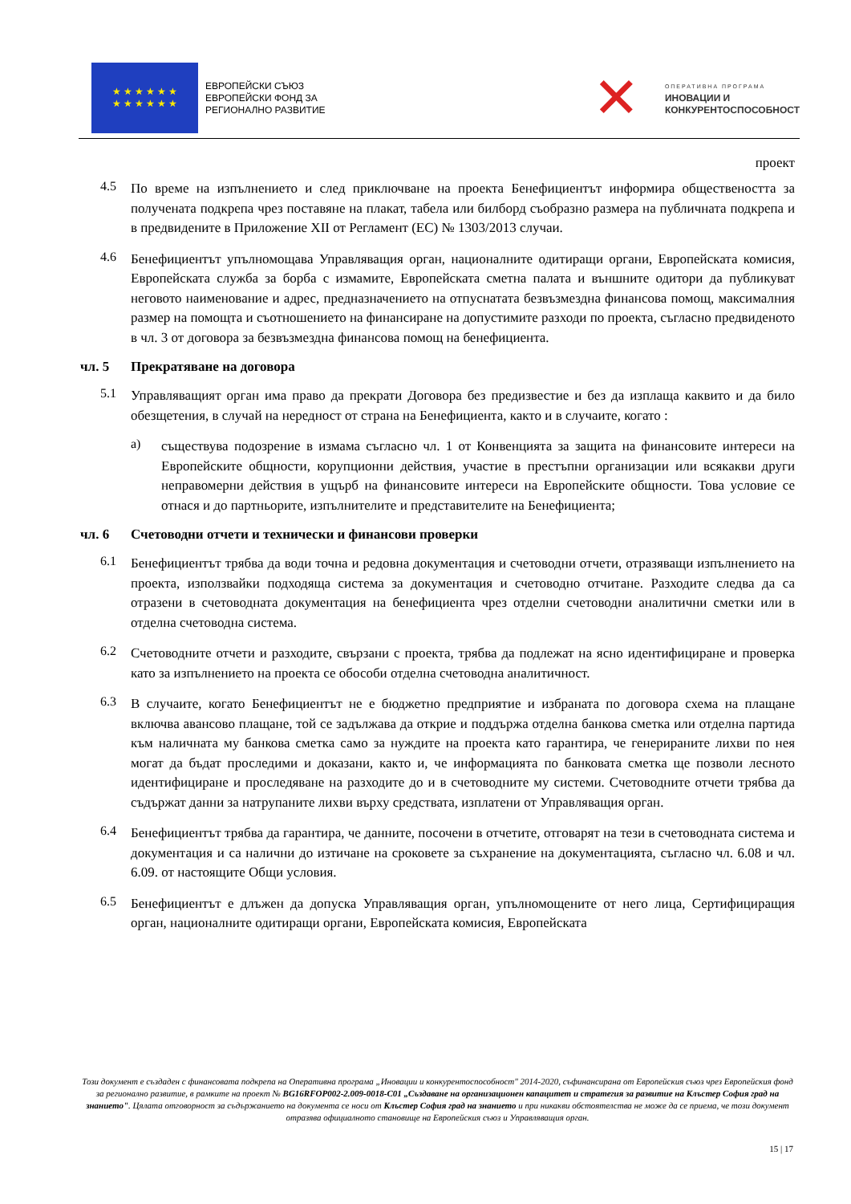★ ★ ★ ★ ★ ★
★ ★ ★ ★ ★ ★
ЕВРОПЕЙСКИ СЪЮЗ
ЕВРОПЕЙСКИ ФОНД ЗА
РЕГИОНАЛНО РАЗВИТИЕ
✕
ОПЕРАТИВНА ПРОГРАМА
ИНОВАЦИИ И
КОНКУРЕНТОСПОСОБНОСТ
проект
4.5
По време на изпълнението и след приключване на проекта Бенефициентът информира обществеността за получената подкрепа чрез поставяне на плакат, табела или билборд съобразно размера на публичната подкрепа и в предвидените в Приложение XII от Регламент (ЕС) № 1303/2013 случаи.
4.6
Бенефициентът упълномощава Управляващия орган, националните одитиращи органи, Европейската комисия, Европейската служба за борба с измамите, Европейската сметна палата и външните одитори да публикуват неговото наименование и адрес, предназначението на отпуснатата безвъзмездна финансова помощ, максималния размер на помощта и съотношението на финансиране на допустимите разходи по проекта, съгласно предвиденото в чл. 3 от договора за безвъзмездна финансова помощ на бенефициента.
чл. 5 Прекратяване на договора
5.1
Управляващият орган има право да прекрати Договора без предизвестие и без да изплаща каквито и да било обезщетения, в случай на нередност от страна на Бенефициента, както и в случаите, когато :
а)
съществува подозрение в измама съгласно чл. 1 от Конвенцията за защита на финансовите интереси на Европейските общности, корупционни действия, участие в престъпни организации или всякакви други неправомерни действия в ущърб на финансовите интереси на Европейските общности. Това условие се отнася и до партньорите, изпълнителите и представителите на Бенефициента;
чл. 6 Счетоводни отчети и технически и финансови проверки
6.1
Бенефициентът трябва да води точна и редовна документация и счетоводни отчети, отразяващи изпълнението на проекта, използвайки подходяща система за документация и счетоводно отчитане. Разходите следва да са отразени в счетоводната документация на бенефициента чрез отделни счетоводни аналитични сметки или в отделна счетоводна система.
6.2
Счетоводните отчети и разходите, свързани с проекта, трябва да подлежат на ясно идентифициране и проверка като за изпълнението на проекта се обособи отделна счетоводна аналитичност.
6.3
В случаите, когато Бенефициентът не е бюджетно предприятие и избраната по договора схема на плащане включва авансово плащане, той се задължава да открие и поддържа отделна банкова сметка или отделна партида към наличната му банкова сметка само за нуждите на проекта като гарантира, че генерираните лихви по нея могат да бъдат проследими и доказани, както и, че информацията по банковата сметка ще позволи лесното идентифициране и проследяване на разходите до и в счетоводните му системи. Счетоводните отчети трябва да съдържат данни за натрупаните лихви върху средствата, изплатени от Управляващия орган.
6.4
Бенефициентът трябва да гарантира, че данните, посочени в отчетите, отговарят на тези в счетоводната система и документация и са налични до изтичане на сроковете за съхранение на документацията, съгласно чл. 6.08 и чл. 6.09. от настоящите Общи условия.
6.5
Бенефициентът е длъжен да допуска Управляващия орган, упълномощените от него лица, Сертифициращия орган, националните одитиращи органи, Европейската комисия, Европейската
Този документ е създаден с финансовата подкрепа на Оперативна програма „Иновации и конкурентоспособност" 2014-2020, съфинансирана от Европейския съюз чрез Европейския фонд за регионално развитие, в рамките на проект № BG16RFOP002-2.009-0018-C01 „Създаване на организационен капацитет и стратегия за развитие на Клъстер София град на знанието". Цялата отговорност за съдържанието на документа се носи от Клъстер София град на знанието и при никакви обстоятелства не може да се приема, че този документ отразява официалното становище на Европейския съюз и Управляващия орган.
15 | 17